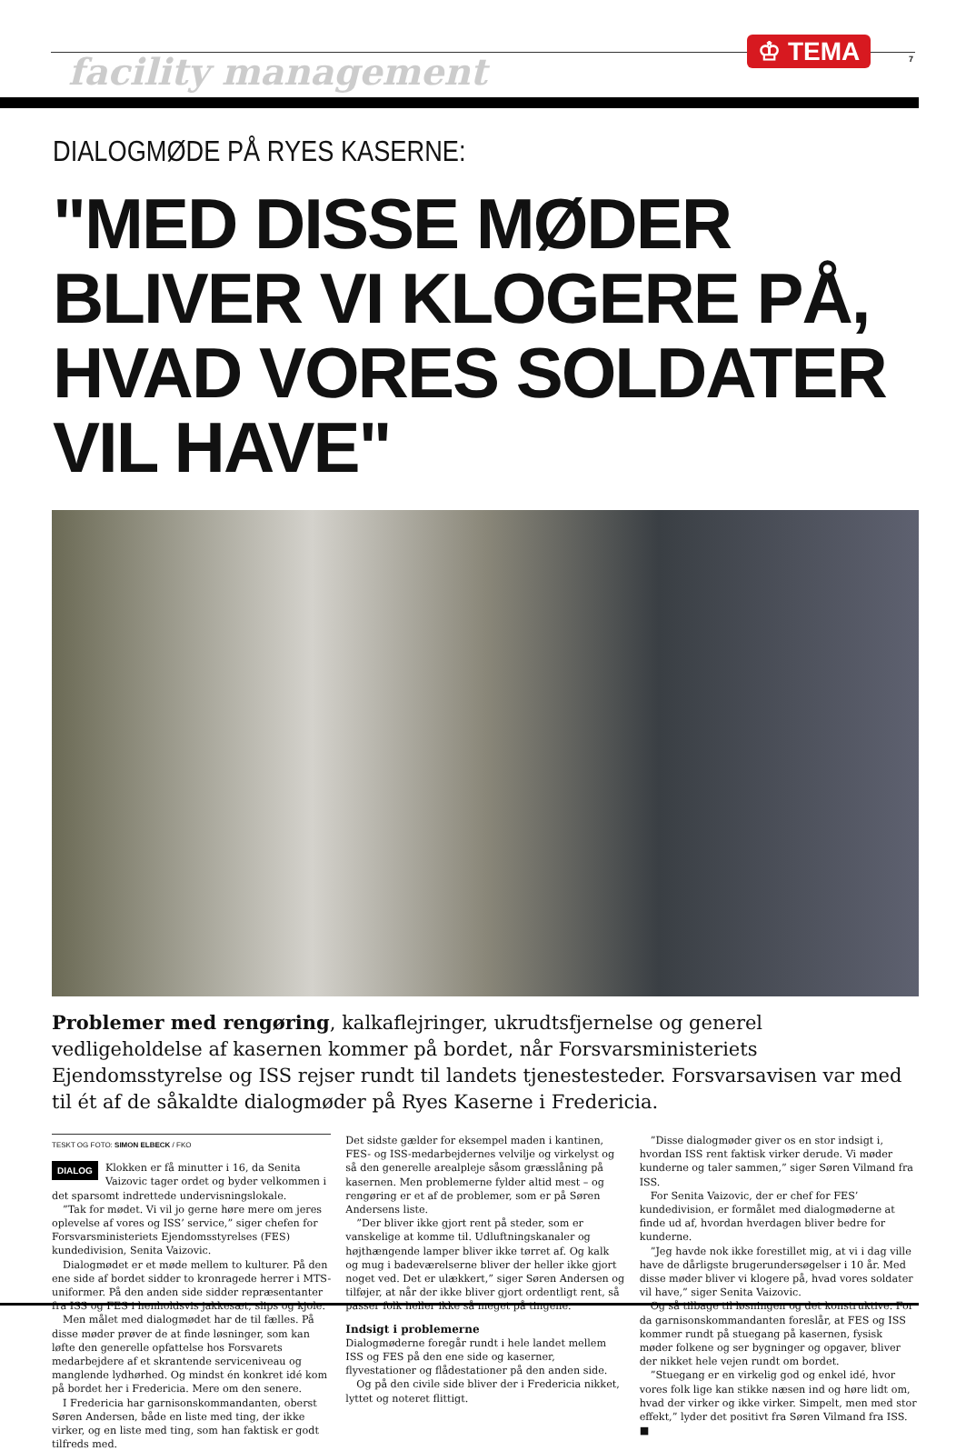facility management
♔ TEMA 7
DIALOGMØDE PÅ RYES KASERNE:
"MED DISSE MØDER BLIVER VI KLOGERE PÅ, HVAD VORES SOLDATER VIL HAVE"
Problemer med rengøring, kalkaflejringer, ukrudtsfjernelse og generel vedligeholdelse af kasernen kommer på bordet, når Forsvarsministeriets Ejendomsstyrelse og ISS rejser rundt til landets tjenestesteder. Forsvarsavisen var med til ét af de såkaldte dialogmøder på Ryes Kaserne i Fredericia.
TESKT OG FOTO: SIMON ELBECK / FKO
DIALOG Klokken er få minutter i 16, da Senita Vaizovic tager ordet og byder velkommen i det sparsomt indrettede undervisningslokale.
”Tak for mødet. Vi vil jo gerne høre mere om jeres oplevelse af vores og ISS’ service,” siger chefen for Forsvarsministeriets Ejendomsstyrelses (FES) kundedivision, Senita Vaizovic.
Dialogmødet er et møde mellem to kulturer. På den ene side af bordet sidder to kronragede herrer i MTS-uniformer. På den anden side sidder repræsentanter fra ISS og FES i henholdsvis jakkesæt, slips og kjole.
Men målet med dialogmødet har de til fælles. På disse møder prøver de at finde løsninger, som kan løfte den generelle opfattelse hos Forsvarets medarbejdere af et skrantende serviceniveau og manglende lydhørhed. Og mindst én konkret idé kom på bordet her i Fredericia. Mere om den senere.
I Fredericia har garnisonskommandanten, oberst Søren Andersen, både en liste med ting, der ikke virker, og en liste med ting, som han faktisk er godt tilfreds med.
Det sidste gælder for eksempel maden i kantinen, FES- og ISS-medarbejdernes velvilje og virkelyst og så den generelle arealpleje såsom græsslåning på kasernen. Men problemerne fylder altid mest – og rengøring er et af de problemer, som er på Søren Andersens liste.
”Der bliver ikke gjort rent på steder, som er vanskelige at komme til. Udluftningskanaler og højthængende lamper bliver ikke tørret af. Og kalk og mug i badeværelserne bliver der heller ikke gjort noget ved. Det er ulækkert,” siger Søren Andersen og tilføjer, at når der ikke bliver gjort ordentligt rent, så passer folk heller ikke så meget på tingene.
Indsigt i problemerne
Dialogmøderne foregår rundt i hele landet mellem ISS og FES på den ene side og kaserner, flyvestationer og flådestationer på den anden side.
Og på den civile side bliver der i Fredericia nikket, lyttet og noteret flittigt.
”Disse dialogmøder giver os en stor indsigt i, hvordan ISS rent faktisk virker derude. Vi møder kunderne og taler sammen,” siger Søren Vilmand fra ISS.
For Senita Vaizovic, der er chef for FES’ kundedivision, er formålet med dialogmøderne at finde ud af, hvordan hverdagen bliver bedre for kunderne.
”Jeg havde nok ikke forestillet mig, at vi i dag ville have de dårligste brugerundersøgelser i 10 år. Med disse møder bliver vi klogere på, hvad vores soldater vil have,” siger Senita Vaizovic.
Og så tilbage til løsningen og det konstruktive. For da garnisonskommandanten foreslår, at FES og ISS kommer rundt på stuegang på kasernen, fysisk møder folkene og ser bygninger og opgaver, bliver der nikket hele vejen rundt om bordet.
”Stuegang er en virkelig god og enkel idé, hvor vores folk lige kan stikke næsen ind og høre lidt om, hvad der virker og ikke virker. Simpelt, men med stor effekt,” lyder det positivt fra Søren Vilmand fra ISS. ■